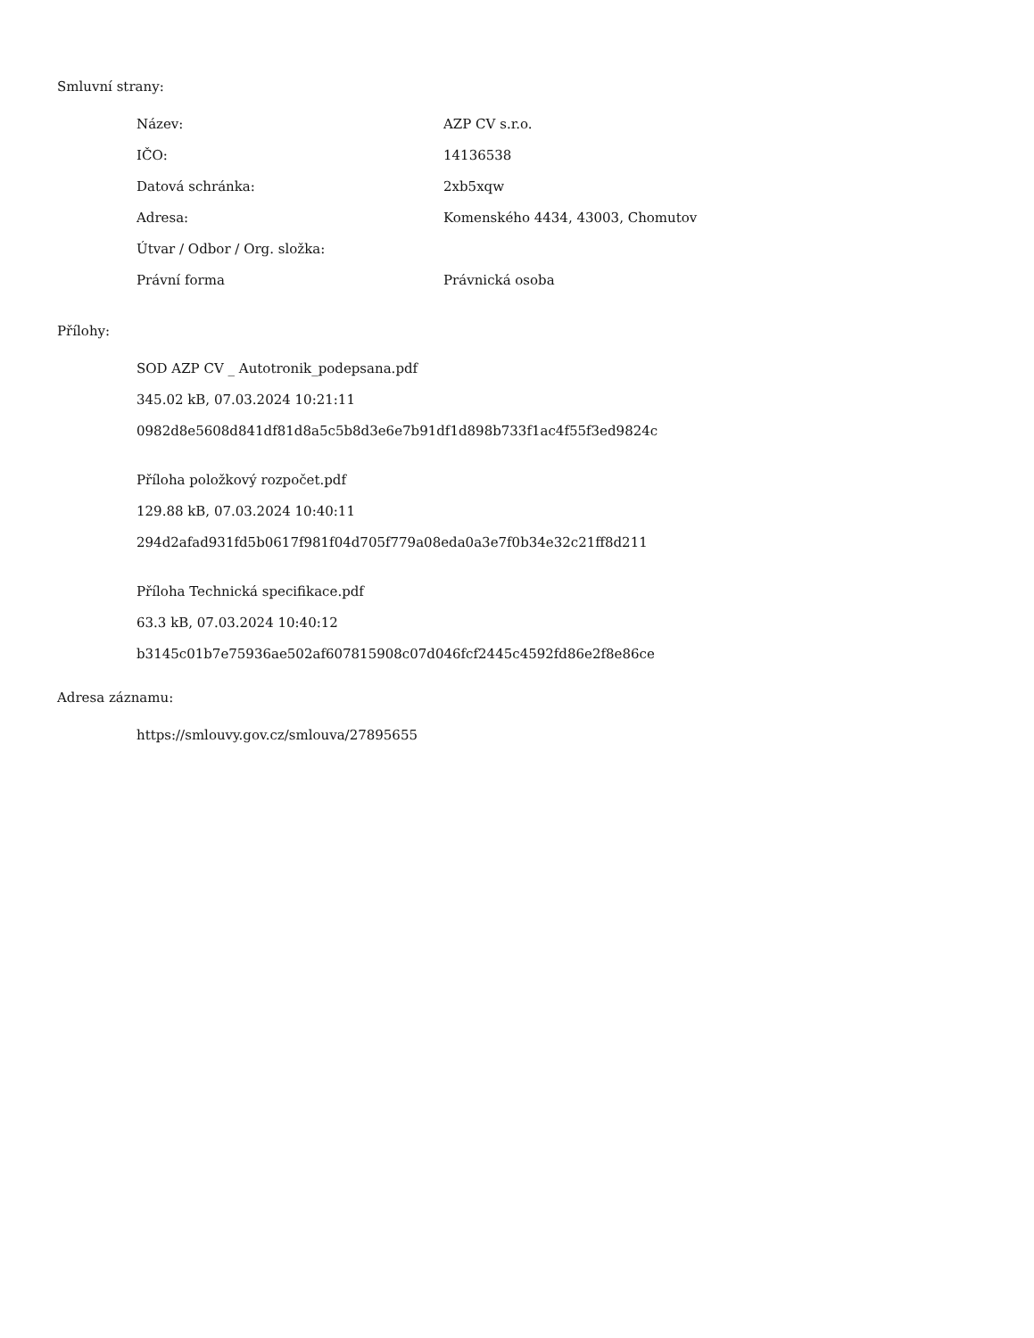Smluvní strany:
| Název: | AZP CV s.r.o. |
| IČO: | 14136538 |
| Datová schránka: | 2xb5xqw |
| Adresa: | Komenského 4434, 43003, Chomutov |
| Útvar / Odbor / Org. složka: | |
| Právní forma | Právnická osoba |
Přílohy:
SOD AZP CV _ Autotronik_podepsana.pdf
345.02 kB, 07.03.2024 10:21:11
0982d8e5608d841df81d8a5c5b8d3e6e7b91df1d898b733f1ac4f55f3ed9824c
Příloha položkový rozpočet.pdf
129.88 kB, 07.03.2024 10:40:11
294d2afad931fd5b0617f981f04d705f779a08eda0a3e7f0b34e32c21ff8d211
Příloha Technická specifikace.pdf
63.3 kB, 07.03.2024 10:40:12
b3145c01b7e75936ae502af607815908c07d046fcf2445c4592fd86e2f8e86ce
Adresa záznamu:
https://smlouvy.gov.cz/smlouva/27895655